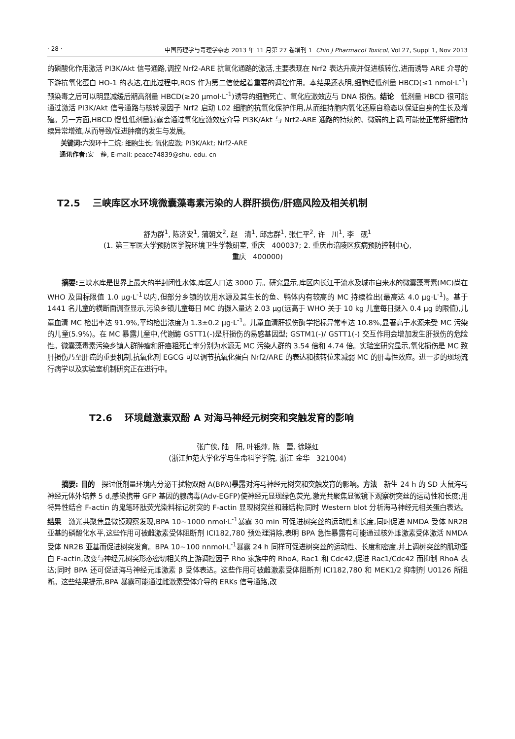· 28 · 中国药理学与毒理学杂志 2013 年 11 月第 27 卷增刊 1 Chin J Pharmacol Toxicol, Vol 27, Suppl 1, Nov 2013
的磷酸化作用激活 PI3K/Akt 信号通路,调控 Nrf2-ARE 抗氧化通路的激活,主要表现在 Nrf2 表达升高并促进核转位,进而诱导 ARE 介导的下游抗氧化蛋白 HO-1 的表达,在此过程中,ROS 作为第二信使起着重要的调控作用。本结果还表明,细胞经低剂量 HBCD(≤1 nmol·L<sup>-1</sup>)预染毒之后可以明显减缓后期高剂量 HBCD(≥20 μmol·L<sup>-1</sup>)诱导的细胞死亡、氧化应激效应与 DNA 损伤。结论　低剂量 HBCD 很可能通过激活 PI3K/Akt 信号通路与核转录因子 Nrf2 启动 L02 细胞的抗氧化保护作用,从而维持胞内氧化还原自稳态以保证自身的生长及增殖。另一方面,HBCD 慢性低剂量暴露会通过氧化应激效应介导 PI3K/Akt 与 Nrf2-ARE 通路的持续的、微弱的上调,可能使正常肝细胞持续异常增殖,从而导致/促进肿瘤的发生与发展。
关键词: 六溴环十二烷; 细胞生长; 氧化应激; PI3K/Akt; Nrf2-ARE
通讯作者: 安　静, E-mail: peace74839@shu. edu. cn
T2.5　 三峡库区水环境微囊藻毒素污染的人群肝损伤/肝癌风险及相关机制
舒为群<sup>1</sup>, 陈济安<sup>1</sup>, 蒲朝文<sup>2</sup>, 赵　清<sup>1</sup>, 邱志群<sup>1</sup>, 张仁平<sup>2</sup>, 许　川<sup>1</sup>, 李　砚<sup>1</sup>
(1. 第三军医大学预防医学院环境卫生学教研室, 重庆　400037; 2. 重庆市涪陵区疾病预防控制中心,
重庆　400000)
摘要: 三峡水库是世界上最大的半封闭性水体,库区人口达 3000 万。研究显示,库区内长江干流水及城市自来水的微囊藻毒素(MC)尚在 WHO 及国标限值 1.0 μg·L<sup>-1</sup>以内,但部分乡镇的饮用水源及其生长的鱼、鸭体内有较高的 MC 持续检出(最高达 4.0 μg·L<sup>-1</sup>)。基于 1441 名儿童的横断面调查显示,污染乡镇儿童每日 MC 的摄入量达 2.03 μg(远高于 WHO 关于 10 kg 儿童每日摄入 0.4 μg 的限值),儿童血清 MC 检出率达 91.9%,平均检出浓度为 1.3±0.2 μg·L<sup>-1</sup>。儿童血清肝损伤酶学指标异常率达 10.8%,显著高于水源未受 MC 污染的儿童(5.9%)。在 MC 暴露儿童中,代谢酶 GSTT1(-)是肝损伤的易感基因型; GSTM1(-)/ GSTT1(-) 交互作用会增加发生肝损伤的危险性。微囊藻毒素污染乡镇人群肿瘤和肝癌粗死亡率分别为水源无 MC 污染人群的 3.54 倍和 4.74 倍。实验室研究显示,氧化损伤是 MC 致肝损伤乃至肝癌的重要机制,抗氧化剂 EGCG 可以调节抗氧化蛋白 Nrf2/ARE 的表达和核转位来减弱 MC 的肝毒性效应。进一步的现场流行病学以及实验室机制研究正在进行中。
T2.6　 环境雌激素双酚 A 对海马神经元树突和突触发育的影响
张广侠, 陆　阳, 叶银萍, 陈　蕾, 徐晓虹
(浙江师范大学化学与生命科学学院, 浙江 金华　321004)
摘要: 目的　探讨低剂量环境内分泌干扰物双酚 A(BPA)暴露对海马神经元树突和突触发育的影响。方法　新生 24 h 的 SD 大鼠海马神经元体外培养 5 d,感染携带 GFP 基因的腺病毒(Adv-EGFP)使神经元显现绿色荧光,激光共聚焦显微镜下观察树突丝的运动性和长度;用特异性结合 F-actin 的鬼笔环肽荧光染料标记树突的 F-actin 显现树突丝和棘结构;同时 Western blot 分析海马神经元相关蛋白表达。结果　激光共聚焦显微镜观察发现,BPA 10~1000 nmol·L<sup>-1</sup>暴露 30 min 可促进树突丝的运动性和长度,同时促进 NMDA 受体 NR2B 亚基的磷酸化水平,这些作用可被雌激素受体阻断剂 ICI182,780 预处理消除,表明 BPA 急性暴露有可能通过核外雌激素受体激活 NMDA 受体 NR2B 亚基而促进树突发育。BPA 10~100 nnmol·L<sup>-1</sup>暴露 24 h 同样可促进树突丝的运动性、长度和密度,并上调树突丝的肌动蛋白 F-actin,改变与神经元树突形态密切相关的上游调控因子 Rho 家族中的 RhoA, Rac1 和 Cdc42,促进 Rac1/Cdc42 而抑制 RhoA 表达;同时 BPA 还可促进海马神经元雌激素 β 受体表达。这些作用可被雌激素受体阻断剂 ICI182,780 和 MEK1/2 抑制剂 U0126 所阻断。这些结果提示,BPA 暴露可能通过雌激素受体介导的 ERKs 信号通路,改